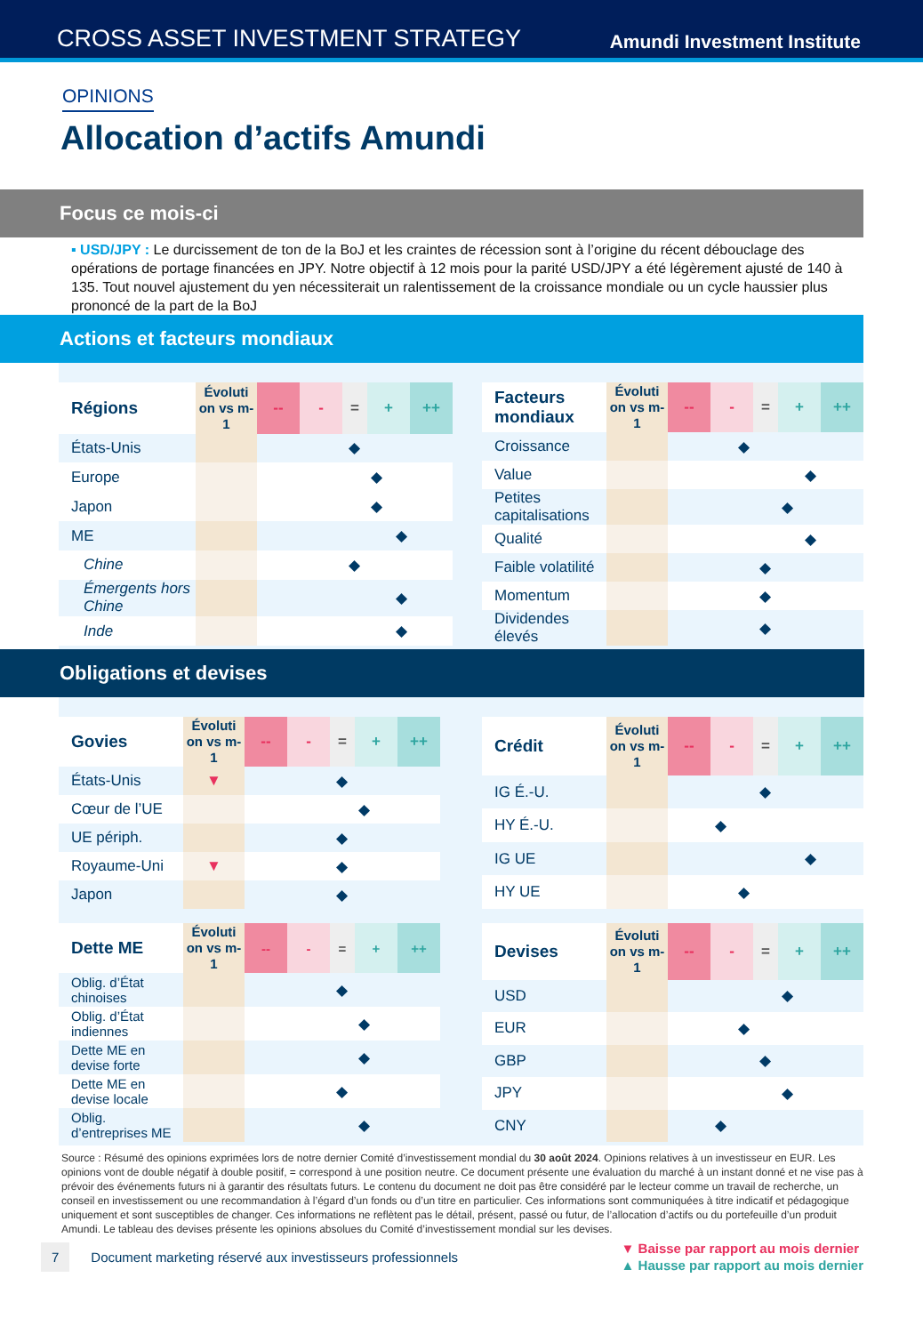CROSS ASSET INVESTMENT STRATEGY Amundi Investment Institute
OPINIONS
Allocation d’actifs Amundi
Focus ce mois-ci
▪ USD/JPY : Le durcissement de ton de la BoJ et les craintes de récession sont à l’origine du récent débouclage des opérations de portage financées en JPY. Notre objectif à 12 mois pour la parité USD/JPY a été légèrement ajusté de 140 à 135. Tout nouvel ajustement du yen nécessiterait un ralentissement de la croissance mondiale ou un cycle haussier plus prononcé de la part de la BoJ
Actions et facteurs mondiaux
| Régions | Évoluti on vs m-1 | -- | - | = | + | ++ |
| États-Unis | | ◆ | | | | |
| Europe | | ◆ | | | | |
| Japon | | ◆ | | | | |
| ME | | ◆ | | | | |
| Chine | | ◆ | | | | |
| Émergents hors Chine | | ◆ | | | | |
| Inde | | ◆ | | | | |
| Facteurs mondiaux | Évoluti on vs m-1 | -- | - | = | + | ++ |
| Croissance | | ◆ | | | | |
| Value | | ◆ | | | | |
| Petites capitalisations | | ◆ | | | | |
| Qualité | | ◆ | | | | |
| Faible volatilité | | ◆ | | | | |
| Momentum | | ◆ | | | | |
| Dividendes élevés | | ◆ | | | | |
Obligations et devises
| Govies | Évoluti on vs m-1 | -- | - | = | + | ++ |
| États-Unis | ▼ | ◆ | | | | |
| Cœur de l’UE | | ◆ | | | | |
| UE périph. | | ◆ | | | | |
| Royaume-Uni | ▼ | ◆ | | | | |
| Japon | | ◆ | | | | |
| Crédit | Évoluti on vs m-1 | -- | - | = | + | ++ |
| IG É.-U. | | ◆ | | | | |
| HY É.-U. | | ◆ | | | | |
| IG UE | | ◆ | | | | |
| HY UE | | ◆ | | | | |
| Dette ME | Évoluti on vs m-1 | -- | - | = | + | ++ |
| Oblig. d’État chinoises | | ◆ | | | | |
| Oblig. d’État indiennes | | ◆ | | | | |
| Dette ME en devise forte | | ◆ | | | | |
| Dette ME en devise locale | | ◆ | | | | |
| Oblig. d’entreprises ME | | ◆ | | | | |
| Devises | Évoluti on vs m-1 | -- | - | = | + | ++ |
| USD | | ◆ | | | | |
| EUR | | ◆ | | | | |
| GBP | | ◆ | | | | |
| JPY | | ◆ | | | | |
| CNY | | ◆ | | | | |
Source : Résumé des opinions exprimées lors de notre dernier Comité d’investissement mondial du 30 août 2024. Opinions relatives à un investisseur en EUR. Les opinions vont de double négatif à double positif, = correspond à une position neutre. Ce document présente une évaluation du marché à un instant donné et ne vise pas à prévoir des événements futurs ni à garantir des résultats futurs. Le contenu du document ne doit pas être considéré par le lecteur comme un travail de recherche, un conseil en investissement ou une recommandation à l’égard d’un fonds ou d’un titre en particulier. Ces informations sont communiquées à titre indicatif et pédagogique uniquement et sont susceptibles de changer. Ces informations ne reflètent pas le détail, présent, passé ou futur, de l’allocation d’actifs ou du portefeuille d’un produit Amundi. Le tableau des devises présente les opinions absolues du Comité d’investissement mondial sur les devises.
7 Document marketing réservé aux investisseurs professionnels
▼ Baisse par rapport au mois dernier
▲ Hausse par rapport au mois dernier